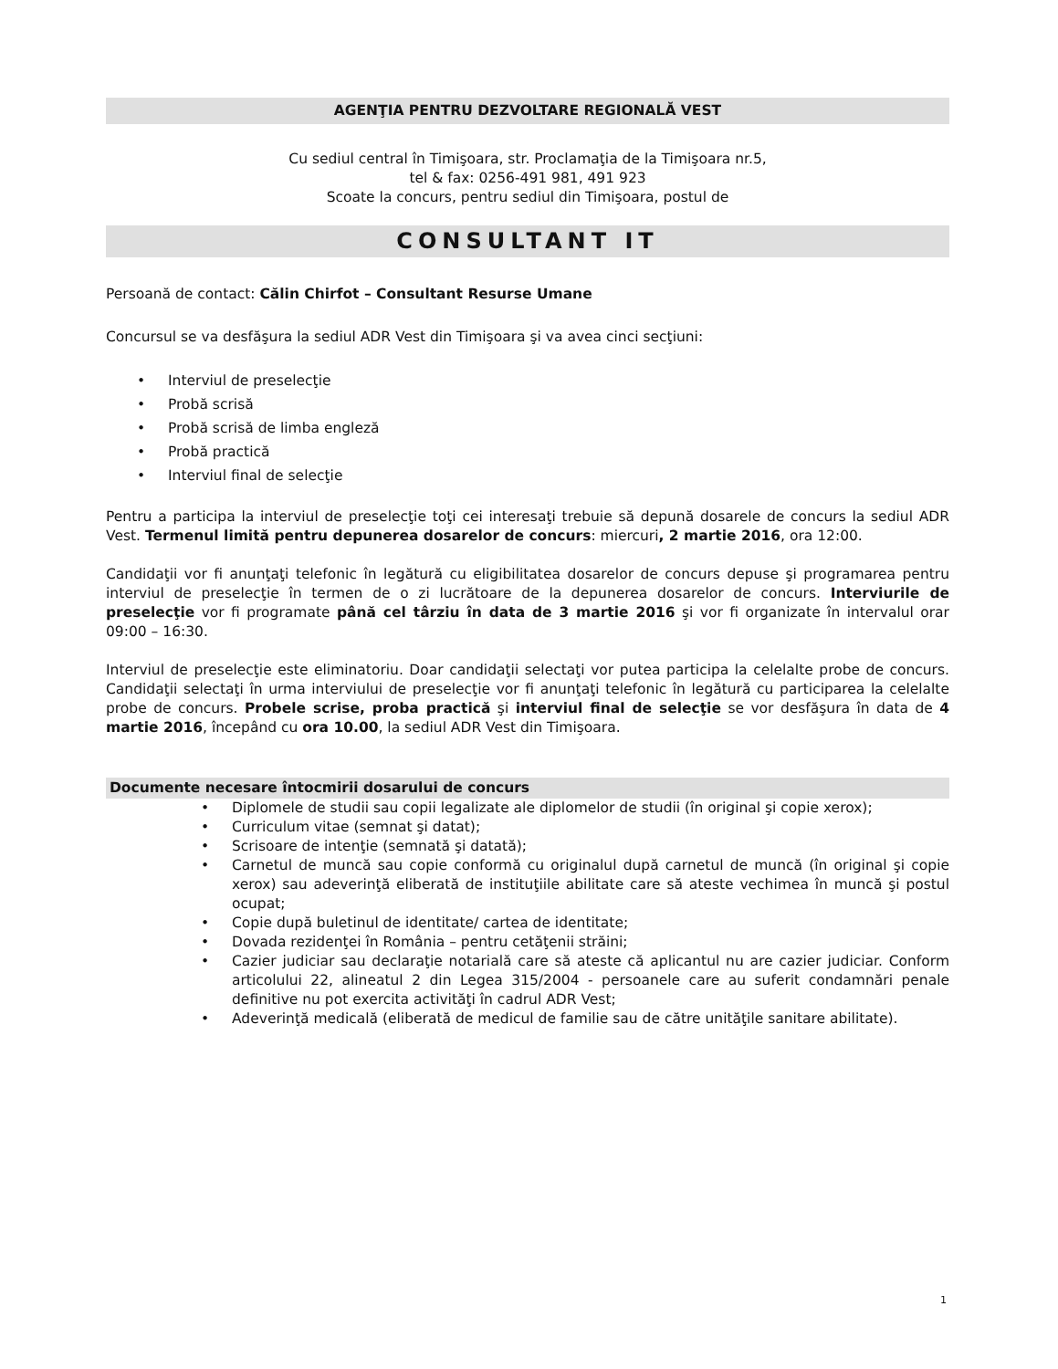AGENŢIA PENTRU DEZVOLTARE REGIONALĂ VEST
Cu sediul central în Timişoara, str. Proclamaţia de la Timişoara nr.5,
tel & fax: 0256-491 981, 491 923
Scoate la concurs, pentru sediul din Timişoara, postul de
CONSULTANT IT
Persoană de contact: Călin Chirfot – Consultant Resurse Umane
Concursul se va desfăşura la sediul ADR Vest din Timişoara şi va avea cinci secţiuni:
• Interviul de preselecţie
• Probă scrisă
• Probă scrisă de limba engleză
• Probă practică
• Interviul final de selecţie
Pentru a participa la interviul de preselecţie toţi cei interesaţi trebuie să depună dosarele de concurs la sediul ADR Vest. Termenul limită pentru depunerea dosarelor de concurs: miercuri, 2 martie 2016, ora 12:00.
Candidaţii vor fi anunţaţi telefonic în legătură cu eligibilitatea dosarelor de concurs depuse şi programarea pentru interviul de preselecţie în termen de o zi lucrătoare de la depunerea dosarelor de concurs. Interviurile de preselecţie vor fi programate până cel târziu în data de 3 martie 2016 şi vor fi organizate în intervalul orar 09:00 – 16:30.
Interviul de preselecţie este eliminatoriu. Doar candidaţii selectaţi vor putea participa la celelalte probe de concurs. Candidaţii selectaţi în urma interviului de preselecţie vor fi anunţaţi telefonic în legătură cu participarea la celelalte probe de concurs. Probele scrise, proba practică şi interviul final de selecţie se vor desfăşura în data de 4 martie 2016, începând cu ora 10.00, la sediul ADR Vest din Timişoara.
Documente necesare întocmirii dosarului de concurs
• Diplomele de studii sau copii legalizate ale diplomelor de studii (în original şi copie xerox);
• Curriculum vitae (semnat şi datat);
• Scrisoare de intenţie (semnată şi datată);
•
Carnetul de muncă sau copie conformă cu originalul după carnetul de muncă (în original şi copie xerox) sau adeverinţă eliberată de instituţiile abilitate care să ateste vechimea în muncă şi postul ocupat;
• Copie după buletinul de identitate/ cartea de identitate;
• Dovada rezidenţei în România – pentru cetăţenii străini;
•
Cazier judiciar sau declaraţie notarială care să ateste că aplicantul nu are cazier judiciar. Conform articolului 22, alineatul 2 din Legea 315/2004 - persoanele care au suferit condamnări penale definitive nu pot exercita activităţi în cadrul ADR Vest;
•
Adeverinţă medicală (eliberată de medicul de familie sau de către unităţile sanitare abilitate).
1